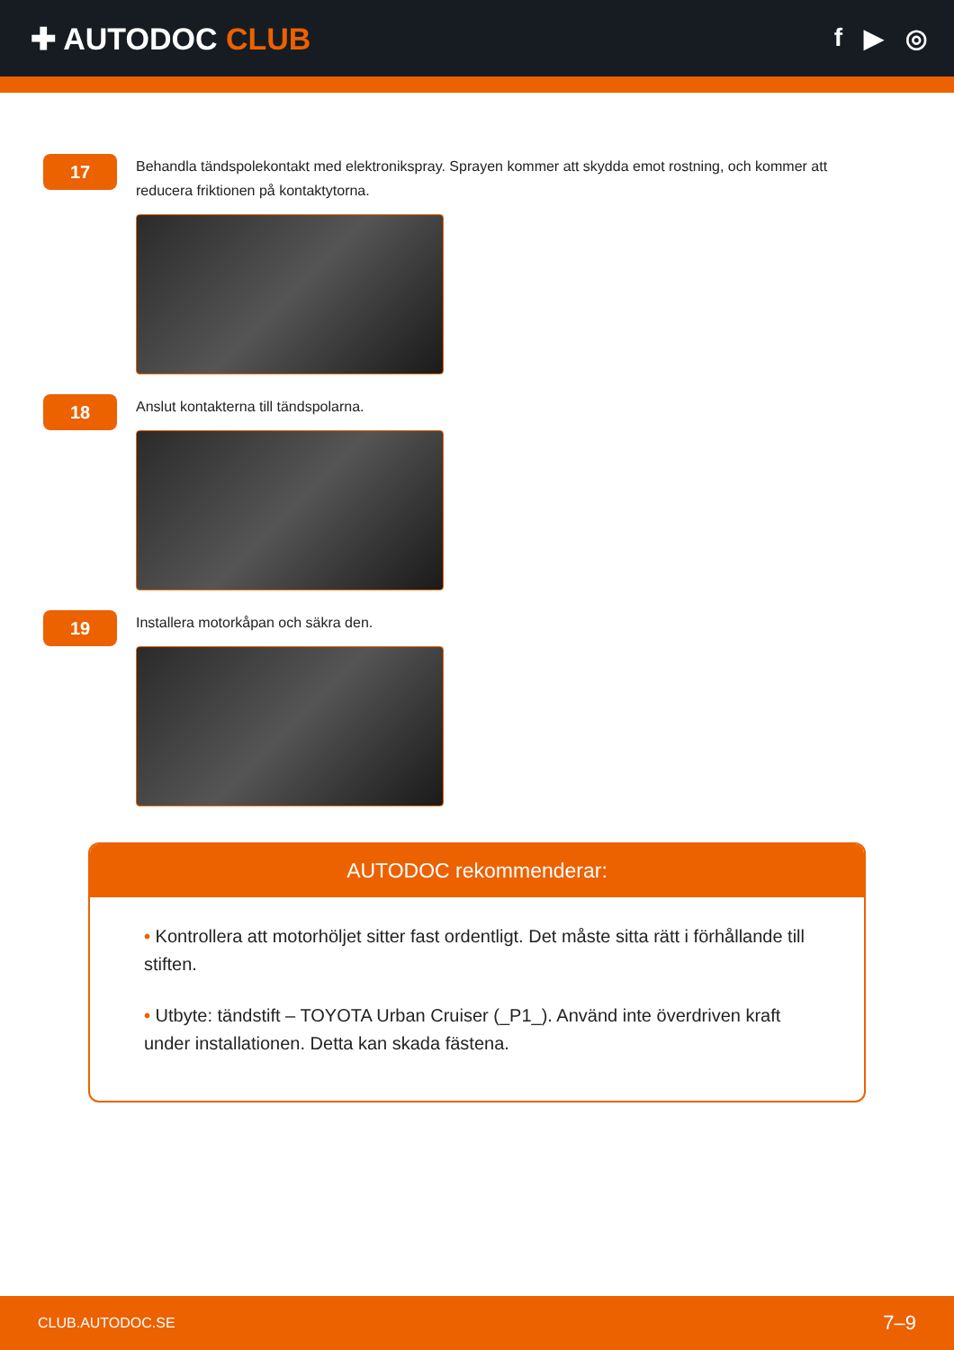✚ AUTODOC CLUB
f ▶ ◎
17
Behandla tändspolekontakt med elektronikspray. Sprayen kommer att skydda emot rostning, och kommer att reducera friktionen på kontaktytorna.
18
Anslut kontakterna till tändspolarna.
19
Installera motorkåpan och säkra den.
AUTODOC rekommenderar:
• Kontrollera att motorhöljet sitter fast ordentligt. Det måste sitta rätt i förhållande till stiften.
• Utbyte: tändstift – TOYOTA Urban Cruiser (_P1_). Använd inte överdriven kraft under installationen. Detta kan skada fästena.
CLUB.AUTODOC.SE 7–9